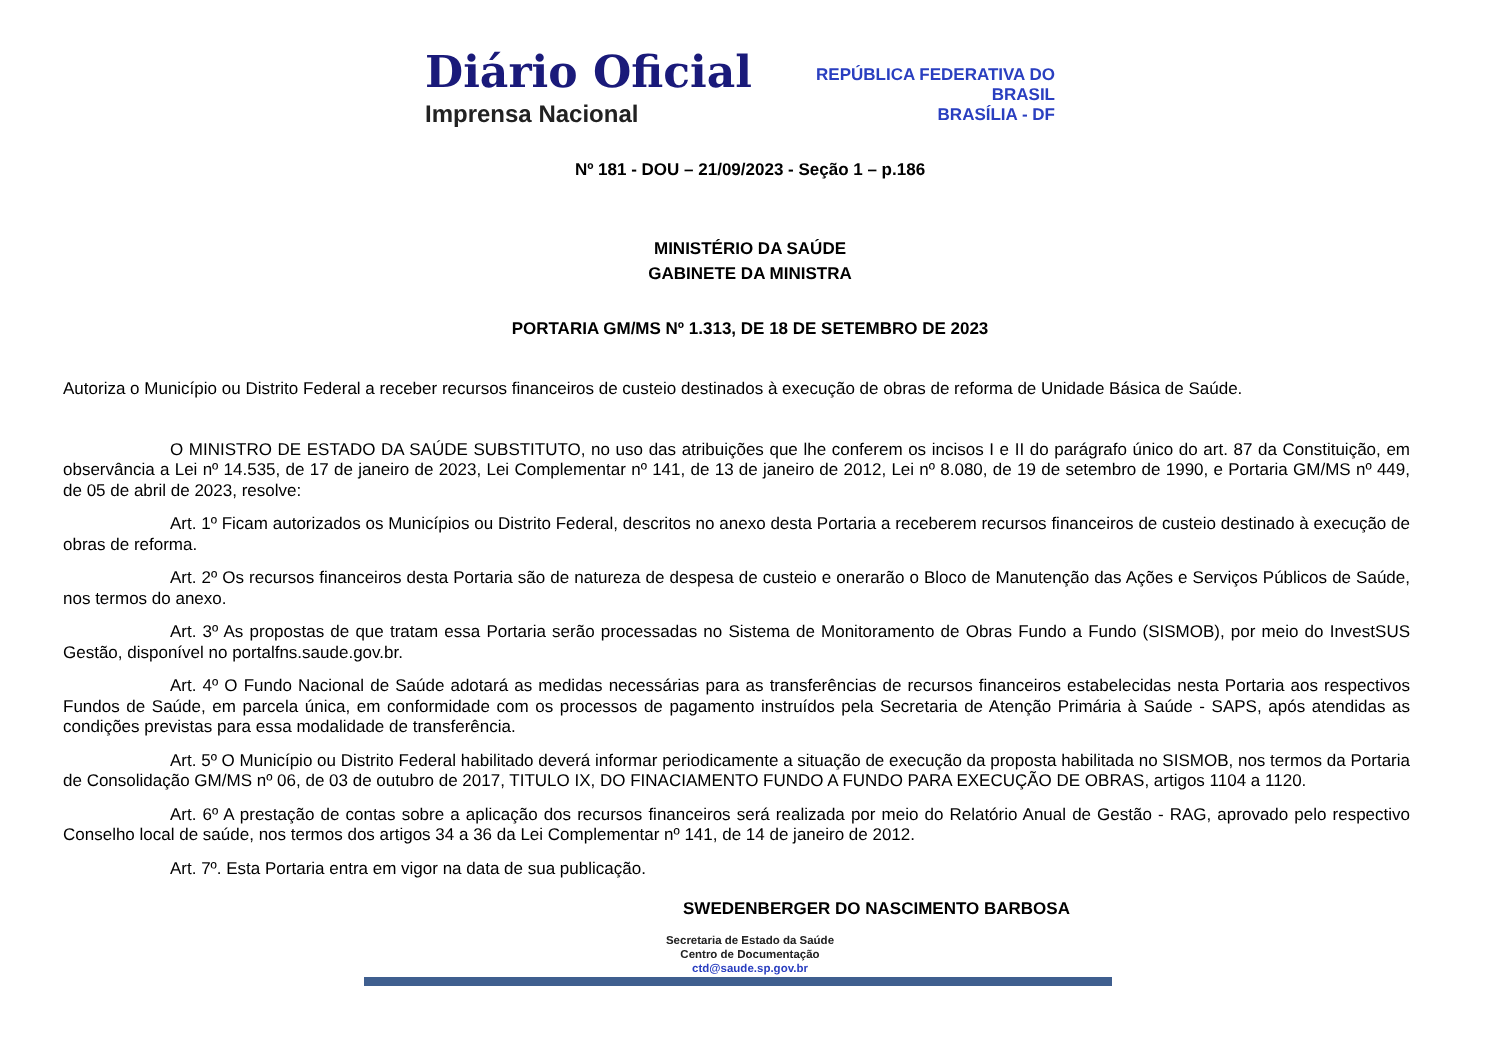Diário Oficial
Imprensa Nacional
REPÚBLICA FEDERATIVA DO
BRASIL
BRASÍLIA - DF
Nº 181 - DOU – 21/09/2023 - Seção 1 – p.186
MINISTÉRIO DA SAÚDE
GABINETE DA MINISTRA
PORTARIA GM/MS Nº 1.313, DE 18 DE SETEMBRO DE 2023
Autoriza o Município ou Distrito Federal a receber recursos financeiros de custeio destinados à execução de obras de reforma de Unidade Básica de Saúde.
O MINISTRO DE ESTADO DA SAÚDE SUBSTITUTO, no uso das atribuições que lhe conferem os incisos I e II do parágrafo único do art. 87 da Constituição, em observância a Lei nº 14.535, de 17 de janeiro de 2023, Lei Complementar nº 141, de 13 de janeiro de 2012, Lei nº 8.080, de 19 de setembro de 1990, e Portaria GM/MS nº 449, de 05 de abril de 2023, resolve:
Art. 1º Ficam autorizados os Municípios ou Distrito Federal, descritos no anexo desta Portaria a receberem recursos financeiros de custeio destinado à execução de obras de reforma.
Art. 2º Os recursos financeiros desta Portaria são de natureza de despesa de custeio e onerarão o Bloco de Manutenção das Ações e Serviços Públicos de Saúde, nos termos do anexo.
Art. 3º As propostas de que tratam essa Portaria serão processadas no Sistema de Monitoramento de Obras Fundo a Fundo (SISMOB), por meio do InvestSUS Gestão, disponível no portalfns.saude.gov.br.
Art. 4º O Fundo Nacional de Saúde adotará as medidas necessárias para as transferências de recursos financeiros estabelecidas nesta Portaria aos respectivos Fundos de Saúde, em parcela única, em conformidade com os processos de pagamento instruídos pela Secretaria de Atenção Primária à Saúde - SAPS, após atendidas as condições previstas para essa modalidade de transferência.
Art. 5º O Município ou Distrito Federal habilitado deverá informar periodicamente a situação de execução da proposta habilitada no SISMOB, nos termos da Portaria de Consolidação GM/MS nº 06, de 03 de outubro de 2017, TITULO IX, DO FINACIAMENTO FUNDO A FUNDO PARA EXECUÇÃO DE OBRAS, artigos 1104 a 1120.
Art. 6º A prestação de contas sobre a aplicação dos recursos financeiros será realizada por meio do Relatório Anual de Gestão - RAG, aprovado pelo respectivo Conselho local de saúde, nos termos dos artigos 34 a 36 da Lei Complementar nº 141, de 14 de janeiro de 2012.
Art. 7º. Esta Portaria entra em vigor na data de sua publicação.
SWEDENBERGER DO NASCIMENTO BARBOSA
Secretaria de Estado da Saúde
Centro de Documentação
ctd@saude.sp.gov.br